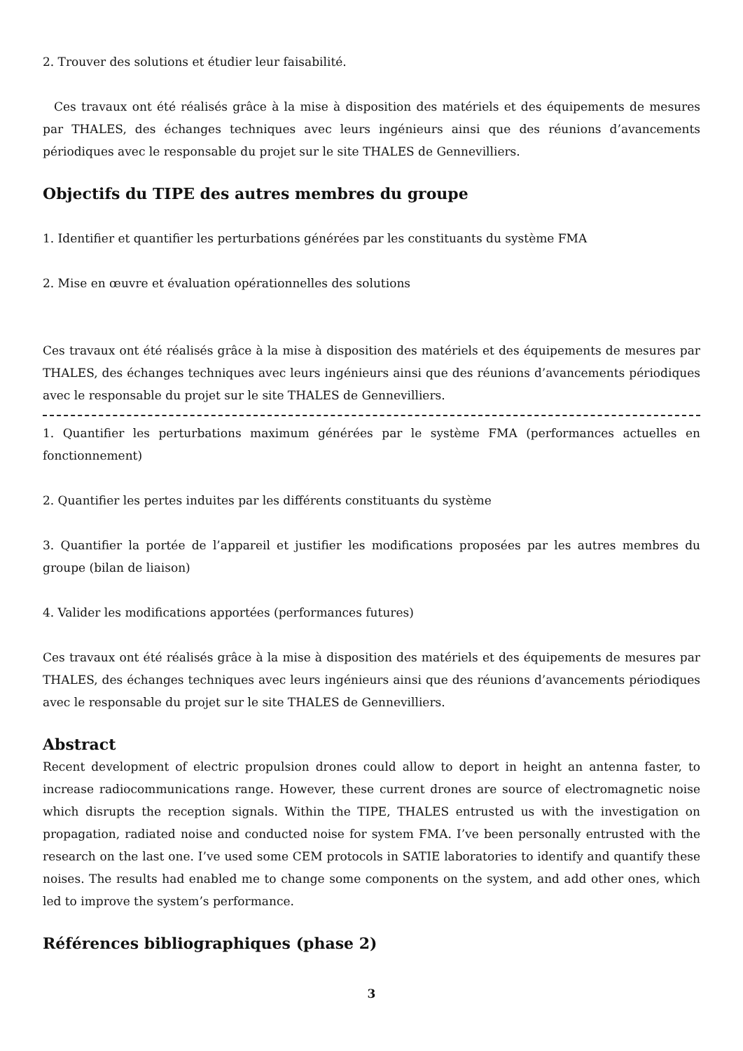2. Trouver des solutions et étudier leur faisabilité.
Ces travaux ont été réalisés grâce à la mise à disposition des matériels et des équipements de mesures par THALES, des échanges techniques avec leurs ingénieurs ainsi que des réunions d’avancements périodiques avec le responsable du projet sur le site THALES de Gennevilliers.
Objectifs du TIPE des autres membres du groupe
1. Identifier et quantifier les perturbations générées par les constituants du système FMA
2. Mise en œuvre et évaluation opérationnelles des solutions
Ces travaux ont été réalisés grâce à la mise à disposition des matériels et des équipements de mesures par THALES, des échanges techniques avec leurs ingénieurs ainsi que des réunions d’avancements périodiques avec le responsable du projet sur le site THALES de Gennevilliers.
1. Quantifier les perturbations maximum générées par le système FMA (performances actuelles en fonctionnement)
2. Quantifier les pertes induites par les différents constituants du système
3. Quantifier la portée de l’appareil et justifier les modifications proposées par les autres membres du groupe (bilan de liaison)
4. Valider les modifications apportées (performances futures)
Ces travaux ont été réalisés grâce à la mise à disposition des matériels et des équipements de mesures par THALES, des échanges techniques avec leurs ingénieurs ainsi que des réunions d’avancements périodiques avec le responsable du projet sur le site THALES de Gennevilliers.
Abstract
Recent development of electric propulsion drones could allow to deport in height an antenna faster, to increase radiocommunications range. However, these current drones are source of electromagnetic noise which disrupts the reception signals. Within the TIPE, THALES entrusted us with the investigation on propagation, radiated noise and conducted noise for system FMA. I’ve been personally entrusted with the research on the last one. I’ve used some CEM protocols in SATIE laboratories to identify and quantify these noises. The results had enabled me to change some components on the system, and add other ones, which led to improve the system’s performance.
Références bibliographiques (phase 2)
3